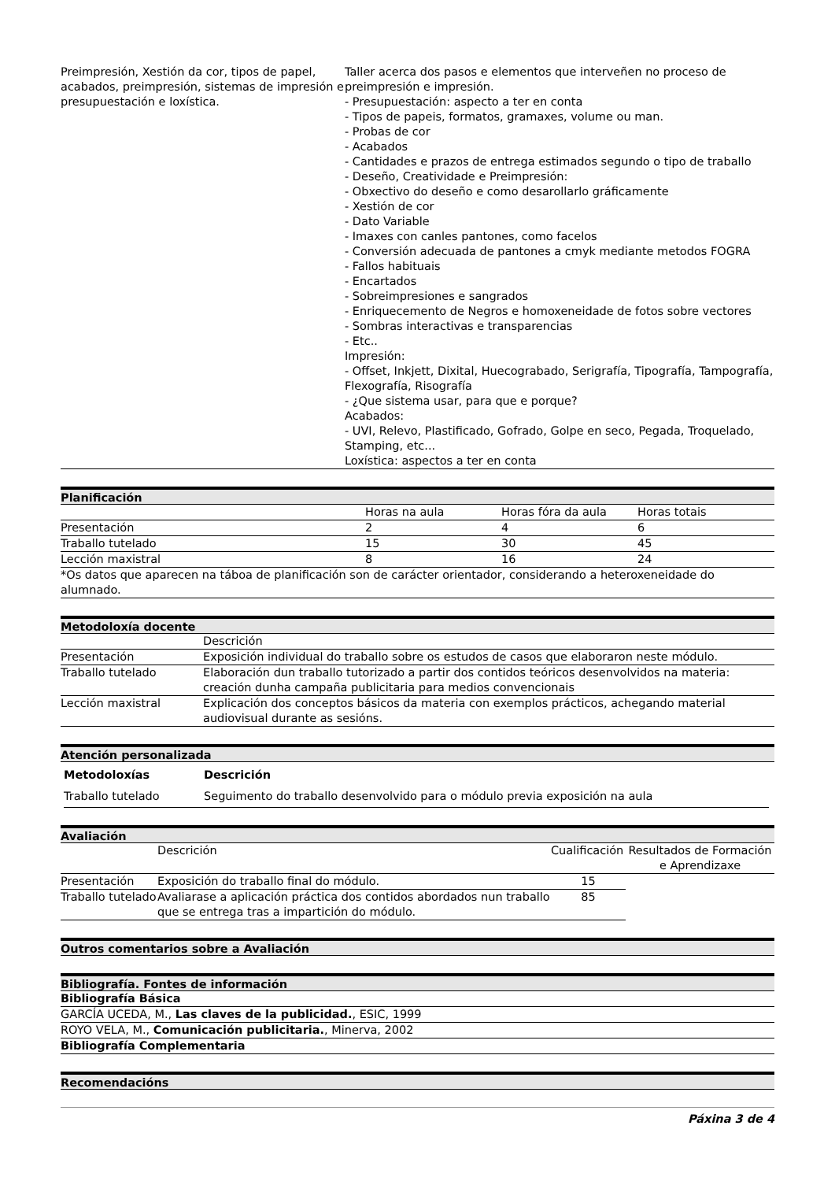| Preimpresión, Xestión da cor, tipos de papel, acabados, preimpresión, sistemas de impresión e presupuestación e loxística. | Taller acerca dos pasos e elementos que interveñen no proceso de preimpresión e impresión. - Presupuestación: aspecto a ter en conta - Tipos de papeis, formatos, gramaxes, volume ou man. - Probas de cor - Acabados - Cantidades e prazos de entrega estimados segundo o tipo de traballo - Deseño, Creatividade e Preimpresión: - Obxectivo do deseño e como desarollarlo gráficamente - Xestión de cor - Dato Variable - Imaxes con canles pantones, como facelos - Conversión adecuada de pantones a cmyk mediante metodos FOGRA - Fallos habituais - Encartados - Sobreimpresiones e sangrados - Enriquecemento de Negros e homoxeneidade de fotos sobre vectores - Sombras interactivas e transparencias - Etc.. Impresión: - Offset, Inkjett, Dixital, Huecograbado, Serigrafía, Tipografía, Tampografía, Flexografía, Risografía - ¿Que sistema usar, para que e porque? Acabados: - UVI, Relevo, Plastificado, Gofrado, Golpe en seco, Pegada, Troquelado, Stamping, etc... Loxística: aspectos a ter en conta |
Planificación
| | Horas na aula | Horas fóra da aula | Horas totais |
| Presentación | 2 | 4 | 6 |
| Traballo tutelado | 15 | 30 | 45 |
| Lección maxistral | 8 | 16 | 24 |
| *Os datos que aparecen na táboa de planificación son de carácter orientador, considerando a heteroxeneidade do alumnado. | | | |
Metodoloxía docente
| | Descrición |
| Presentación | Exposición individual do traballo sobre os estudos de casos que elaboraron neste módulo. |
| Traballo tutelado | Elaboración dun traballo tutorizado a partir dos contidos teóricos desenvolvidos na materia: creación dunha campaña publicitaria para medios convencionais |
| Lección maxistral | Explicación dos conceptos básicos da materia con exemplos prácticos, achegando material audiovisual durante as sesións. |
Atención personalizada
| Metodoloxías | Descrición |
| --- | --- |
| Traballo tutelado | Seguimento do traballo desenvolvido para o módulo previa exposición na aula |
Avaliación
| | Descrición | Cualificación | Resultados de Formación e Aprendizaxe |
| Presentación | Exposición do traballo final do módulo. | 15 | |
| Traballo tutelado | Avaliarase a aplicación práctica dos contidos abordados nun traballo que se entrega tras a impartición do módulo. | 85 | |
Outros comentarios sobre a Avaliación
Bibliografía. Fontes de información
| Bibliografía Básica |
| GARCÍA UCEDA, M., Las claves de la publicidad. , ESIC, 1999 |
| ROYO VELA, M., Comunicación publicitaria. , Minerva, 2002 |
| Bibliografía Complementaria |
Recomendacións
Páxina 3 de 4